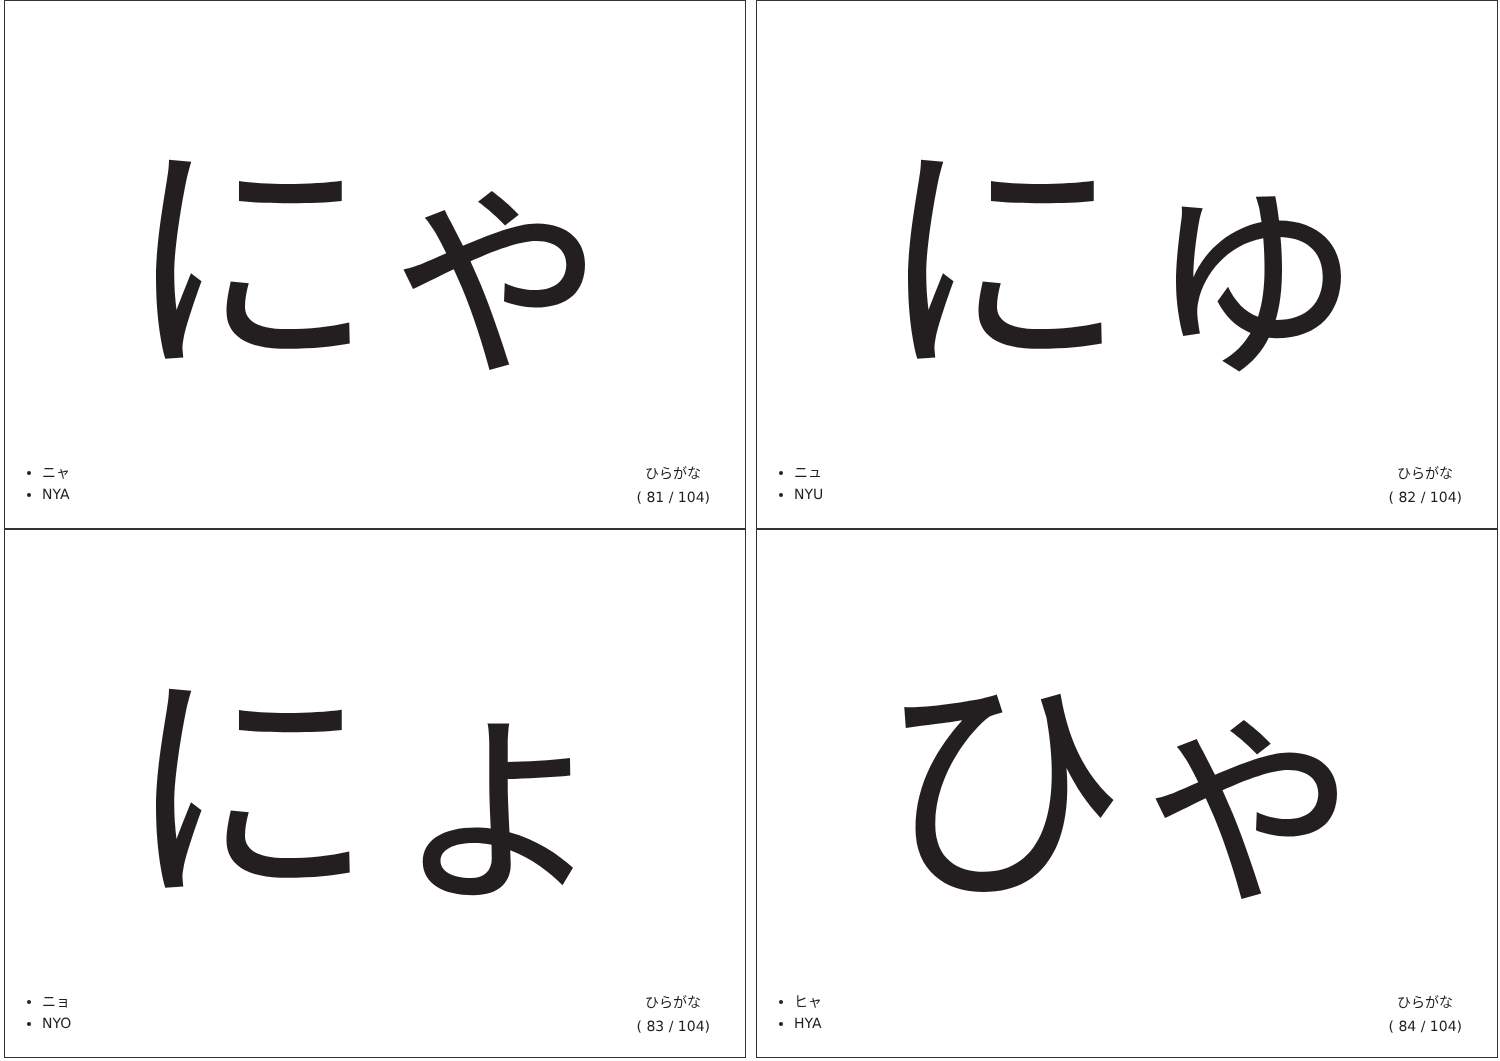にゃ
ニャ
NYA
ひらがな
( 81 / 104)
にゅ
ニュ
NYU
ひらがな
( 82 / 104)
にょ
ニョ
NYO
ひらがな
( 83 / 104)
ひゃ
ヒャ
HYA
ひらがな
( 84 / 104)